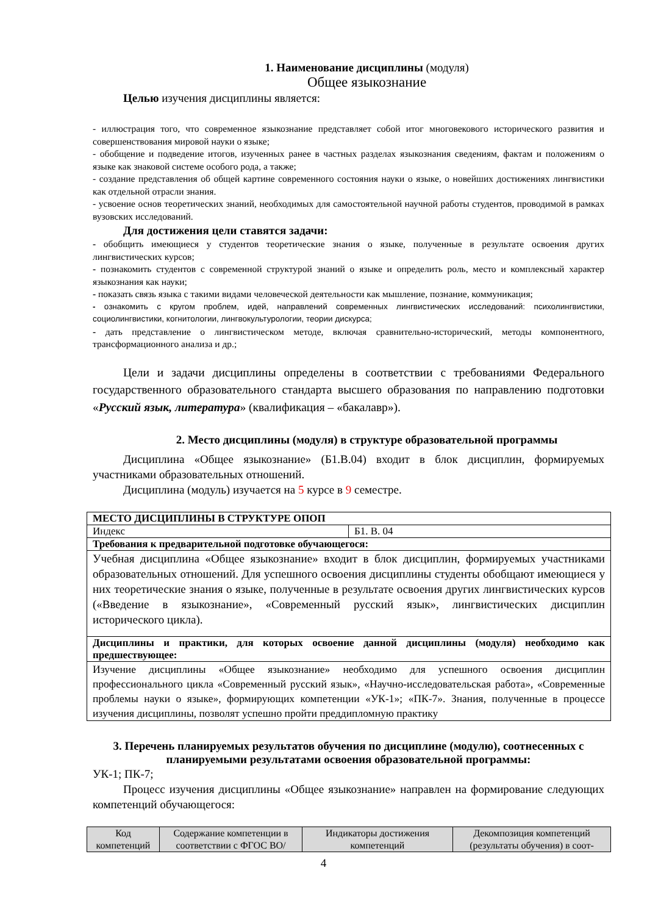1. Наименование дисциплины (модуля)
Общее языкознание
Целью изучения дисциплины является:
- иллюстрация того, что современное языкознание представляет собой итог многовекового исторического развития и совершенствования мировой науки о языке;
- обобщение и подведение итогов, изученных ранее в частных разделах языкознания сведениям, фактам и положениям о языке как знаковой системе особого рода, а также;
- создание представления об общей картине современного состояния науки о языке, о новейших достижениях лингвистики как отдельной отрасли знания.
- усвоение основ теоретических знаний, необходимых для самостоятельной научной работы студентов, проводимой в рамках вузовских исследований.
Для достижения цели ставятся задачи:
- обобщить имеющиеся у студентов теоретические знания о языке, полученные в результате освоения других лингвистических курсов;
- познакомить студентов с современной структурой знаний о языке и определить роль, место и комплексный характер языкознания как науки;
- показать связь языка с такими видами человеческой деятельности как мышление, познание, коммуникация;
- ознакомить с кругом проблем, идей, направлений современных лингвистических исследований: психолингвистики, социолингвистики, когнитологии, лингвокультурологии, теории дискурса;
- дать представление о лингвистическом методе, включая сравнительно-исторический, методы компонентного, трансформационного анализа и др.;
Цели и задачи дисциплины определены в соответствии с требованиями Федерального государственного образовательного стандарта высшего образования по направлению подготовки «Русский язык, литература» (квалификация – «бакалавр»).
2. Место дисциплины (модуля) в структуре образовательной программы
Дисциплина «Общее языкознание» (Б1.В.04) входит в блок дисциплин, формируемых участниками образовательных отношений.
Дисциплина (модуль) изучается на 5 курсе в 9 семестре.
| МЕСТО ДИСЦИПЛИНЫ В СТРУКТУРЕ ОПОП | |
| --- | --- |
| Индекс | Б1. В. 04 |
| Требования к предварительной подготовке обучающегося: | |
| Учебная дисциплина «Общее языкознание» входит в блок дисциплин, формируемых участниками образовательных отношений. Для успешного освоения дисциплины студенты обобщают имеющиеся у них теоретические знания о языке, полученные в результате освоения других лингвистических курсов («Введение в языкознание», «Современный русский язык», лингвистических дисциплин исторического цикла). | |
| Дисциплины и практики, для которых освоение данной дисциплины (модуля) необходимо как предшествующее: | |
| Изучение дисциплины «Общее языкознание» необходимо для успешного освоения дисциплин профессионального цикла «Современный русский язык», «Научно-исследовательская работа», «Современные проблемы науки о языке», формирующих компетенции «УК-1»; «ПК-7». Знания, полученные в процессе изучения дисциплины, позволят успешно пройти преддипломную практику | |
3. Перечень планируемых результатов обучения по дисциплине (модулю), соотнесенных с планируемыми результатами освоения образовательной программы:
УК-1; ПК-7;
Процесс изучения дисциплины «Общее языкознание» направлен на формирование следующих компетенций обучающегося:
| Код компетенций | Содержание компетенции в соответствии с ФГОС ВО/ | Индикаторы достижения компетенций | Декомпозиция компетенций (результаты обучения) в соот- |
| --- | --- | --- | --- |
4